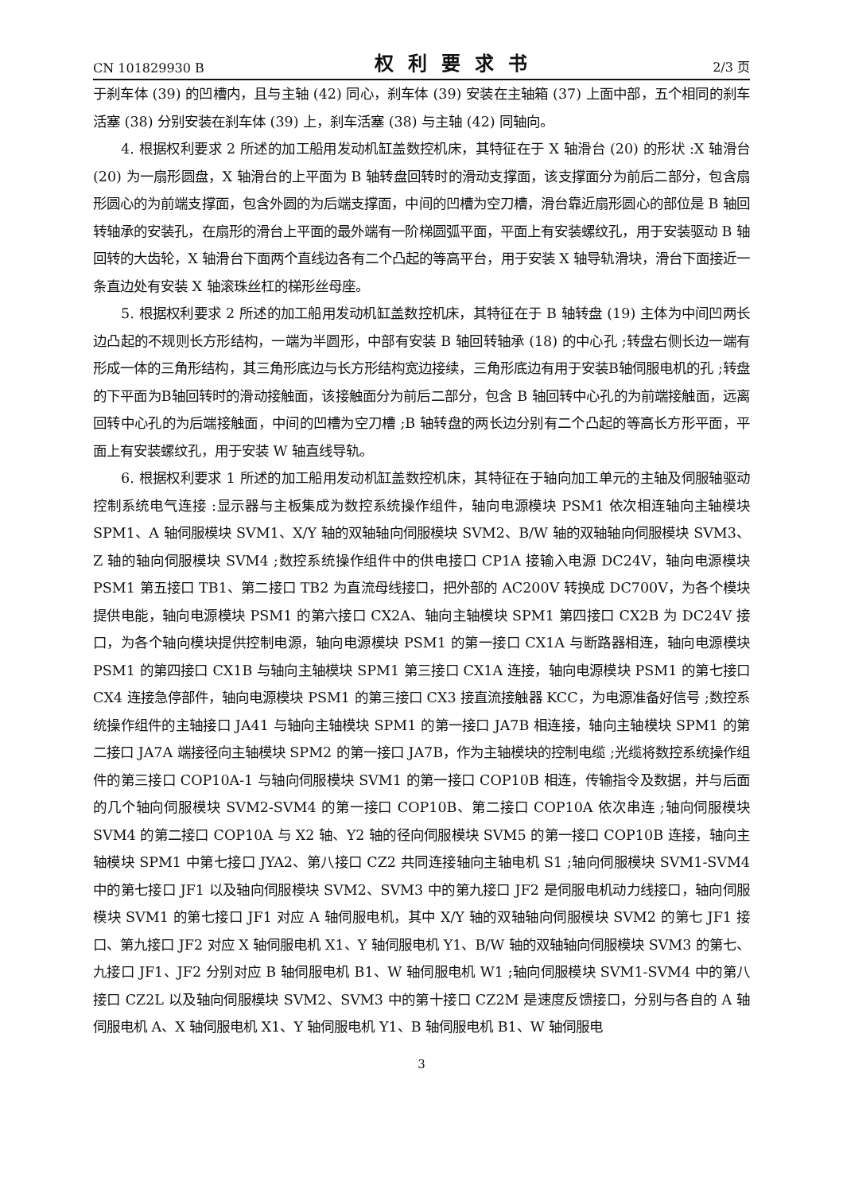CN 101829930 B 权利要求书 2/3 页
于刹车体 (39) 的凹槽内，且与主轴 (42) 同心，刹车体 (39) 安装在主轴箱 (37) 上面中部，五个相同的刹车活塞 (38) 分别安装在刹车体 (39) 上，刹车活塞 (38) 与主轴 (42) 同轴向。
4. 根据权利要求 2 所述的加工船用发动机缸盖数控机床，其特征在于 X 轴滑台 (20) 的形状 :X 轴滑台 (20) 为一扇形圆盘，X 轴滑台的上平面为 B 轴转盘回转时的滑动支撑面，该支撑面分为前后二部分，包含扇形圆心的为前端支撑面，包含外圆的为后端支撑面，中间的凹槽为空刀槽，滑台靠近扇形圆心的部位是 B 轴回转轴承的安装孔，在扇形的滑台上平面的最外端有一阶梯圆弧平面，平面上有安装螺纹孔，用于安装驱动 B 轴回转的大齿轮，X 轴滑台下面两个直线边各有二个凸起的等高平台，用于安装 X 轴导轨滑块，滑台下面接近一条直边处有安装 X 轴滚珠丝杠的梯形丝母座。
5. 根据权利要求 2 所述的加工船用发动机缸盖数控机床，其特征在于 B 轴转盘 (19) 主体为中间凹两长边凸起的不规则长方形结构，一端为半圆形，中部有安装 B 轴回转轴承 (18) 的中心孔 ;转盘右侧长边一端有形成一体的三角形结构，其三角形底边与长方形结构宽边接续，三角形底边有用于安装B轴伺服电机的孔 ;转盘的下平面为B轴回转时的滑动接触面，该接触面分为前后二部分，包含 B 轴回转中心孔的为前端接触面，远离回转中心孔的为后端接触面，中间的凹槽为空刀槽 ;B 轴转盘的两长边分别有二个凸起的等高长方形平面，平面上有安装螺纹孔，用于安装 W 轴直线导轨。
6. 根据权利要求 1 所述的加工船用发动机缸盖数控机床，其特征在于轴向加工单元的主轴及伺服轴驱动控制系统电气连接 :显示器与主板集成为数控系统操作组件，轴向电源模块 PSM1 依次相连轴向主轴模块 SPM1、A 轴伺服模块 SVM1、X/Y 轴的双轴轴向伺服模块 SVM2、B/W 轴的双轴轴向伺服模块 SVM3、Z 轴的轴向伺服模块 SVM4 ;数控系统操作组件中的供电接口 CP1A 接输入电源 DC24V，轴向电源模块 PSM1 第五接口 TB1、第二接口 TB2 为直流母线接口，把外部的 AC200V 转换成 DC700V，为各个模块提供电能，轴向电源模块 PSM1 的第六接口 CX2A、轴向主轴模块 SPM1 第四接口 CX2B 为 DC24V 接口，为各个轴向模块提供控制电源，轴向电源模块 PSM1 的第一接口 CX1A 与断路器相连，轴向电源模块 PSM1 的第四接口 CX1B 与轴向主轴模块 SPM1 第三接口 CX1A 连接，轴向电源模块 PSM1 的第七接口 CX4 连接急停部件，轴向电源模块 PSM1 的第三接口 CX3 接直流接触器 KCC，为电源准备好信号 ;数控系统操作组件的主轴接口 JA41 与轴向主轴模块 SPM1 的第一接口 JA7B 相连接，轴向主轴模块 SPM1 的第二接口 JA7A 端接径向主轴模块 SPM2 的第一接口 JA7B，作为主轴模块的控制电缆 ;光缆将数控系统操作组件的第三接口 COP10A-1 与轴向伺服模块 SVM1 的第一接口 COP10B 相连，传输指令及数据，并与后面的几个轴向伺服模块 SVM2-SVM4 的第一接口 COP10B、第二接口 COP10A 依次串连 ;轴向伺服模块 SVM4 的第二接口 COP10A 与 X2 轴、Y2 轴的径向伺服模块 SVM5 的第一接口 COP10B 连接，轴向主轴模块 SPM1 中第七接口 JYA2、第八接口 CZ2 共同连接轴向主轴电机 S1 ;轴向伺服模块 SVM1-SVM4 中的第七接口 JF1 以及轴向伺服模块 SVM2、SVM3 中的第九接口 JF2 是伺服电机动力线接口，轴向伺服模块 SVM1 的第七接口 JF1 对应 A 轴伺服电机，其中 X/Y 轴的双轴轴向伺服模块 SVM2 的第七 JF1 接口、第九接口 JF2 对应 X 轴伺服电机 X1、Y 轴伺服电机 Y1、B/W 轴的双轴轴向伺服模块 SVM3 的第七、九接口 JF1、JF2 分别对应 B 轴伺服电机 B1、W 轴伺服电机 W1 ;轴向伺服模块 SVM1-SVM4 中的第八接口 CZ2L 以及轴向伺服模块 SVM2、SVM3 中的第十接口 CZ2M 是速度反馈接口，分别与各自的 A 轴伺服电机 A、X 轴伺服电机 X1、Y 轴伺服电机 Y1、B 轴伺服电机 B1、W 轴伺服电
3